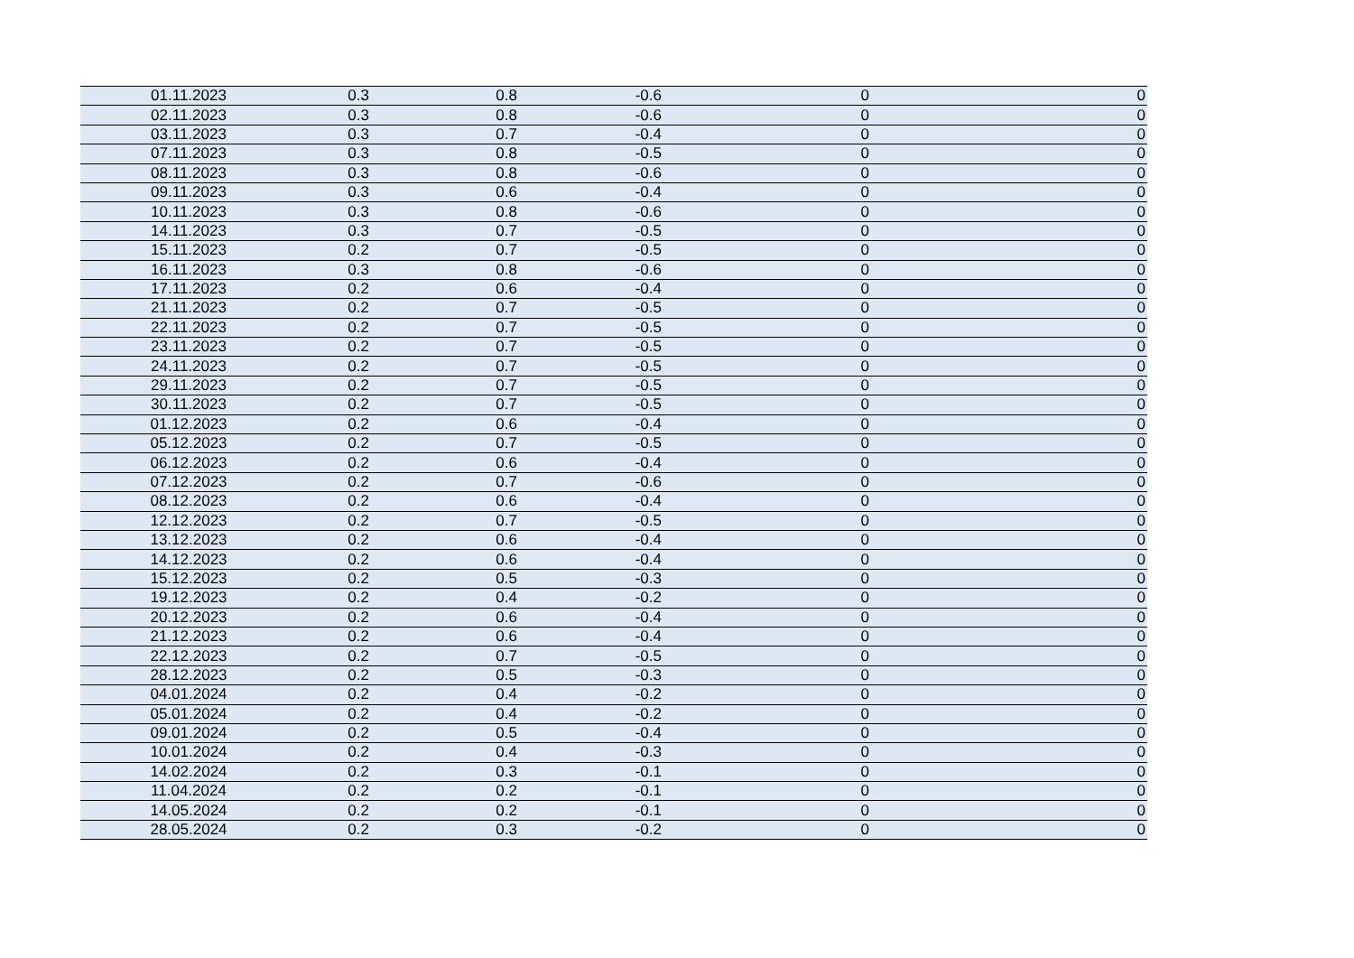| 01.11.2023 | 0.3 | 0.8 | -0.6 | 0 | 0 |
| 02.11.2023 | 0.3 | 0.8 | -0.6 | 0 | 0 |
| 03.11.2023 | 0.3 | 0.7 | -0.4 | 0 | 0 |
| 07.11.2023 | 0.3 | 0.8 | -0.5 | 0 | 0 |
| 08.11.2023 | 0.3 | 0.8 | -0.6 | 0 | 0 |
| 09.11.2023 | 0.3 | 0.6 | -0.4 | 0 | 0 |
| 10.11.2023 | 0.3 | 0.8 | -0.6 | 0 | 0 |
| 14.11.2023 | 0.3 | 0.7 | -0.5 | 0 | 0 |
| 15.11.2023 | 0.2 | 0.7 | -0.5 | 0 | 0 |
| 16.11.2023 | 0.3 | 0.8 | -0.6 | 0 | 0 |
| 17.11.2023 | 0.2 | 0.6 | -0.4 | 0 | 0 |
| 21.11.2023 | 0.2 | 0.7 | -0.5 | 0 | 0 |
| 22.11.2023 | 0.2 | 0.7 | -0.5 | 0 | 0 |
| 23.11.2023 | 0.2 | 0.7 | -0.5 | 0 | 0 |
| 24.11.2023 | 0.2 | 0.7 | -0.5 | 0 | 0 |
| 29.11.2023 | 0.2 | 0.7 | -0.5 | 0 | 0 |
| 30.11.2023 | 0.2 | 0.7 | -0.5 | 0 | 0 |
| 01.12.2023 | 0.2 | 0.6 | -0.4 | 0 | 0 |
| 05.12.2023 | 0.2 | 0.7 | -0.5 | 0 | 0 |
| 06.12.2023 | 0.2 | 0.6 | -0.4 | 0 | 0 |
| 07.12.2023 | 0.2 | 0.7 | -0.6 | 0 | 0 |
| 08.12.2023 | 0.2 | 0.6 | -0.4 | 0 | 0 |
| 12.12.2023 | 0.2 | 0.7 | -0.5 | 0 | 0 |
| 13.12.2023 | 0.2 | 0.6 | -0.4 | 0 | 0 |
| 14.12.2023 | 0.2 | 0.6 | -0.4 | 0 | 0 |
| 15.12.2023 | 0.2 | 0.5 | -0.3 | 0 | 0 |
| 19.12.2023 | 0.2 | 0.4 | -0.2 | 0 | 0 |
| 20.12.2023 | 0.2 | 0.6 | -0.4 | 0 | 0 |
| 21.12.2023 | 0.2 | 0.6 | -0.4 | 0 | 0 |
| 22.12.2023 | 0.2 | 0.7 | -0.5 | 0 | 0 |
| 28.12.2023 | 0.2 | 0.5 | -0.3 | 0 | 0 |
| 04.01.2024 | 0.2 | 0.4 | -0.2 | 0 | 0 |
| 05.01.2024 | 0.2 | 0.4 | -0.2 | 0 | 0 |
| 09.01.2024 | 0.2 | 0.5 | -0.4 | 0 | 0 |
| 10.01.2024 | 0.2 | 0.4 | -0.3 | 0 | 0 |
| 14.02.2024 | 0.2 | 0.3 | -0.1 | 0 | 0 |
| 11.04.2024 | 0.2 | 0.2 | -0.1 | 0 | 0 |
| 14.05.2024 | 0.2 | 0.2 | -0.1 | 0 | 0 |
| 28.05.2024 | 0.2 | 0.3 | -0.2 | 0 | 0 |